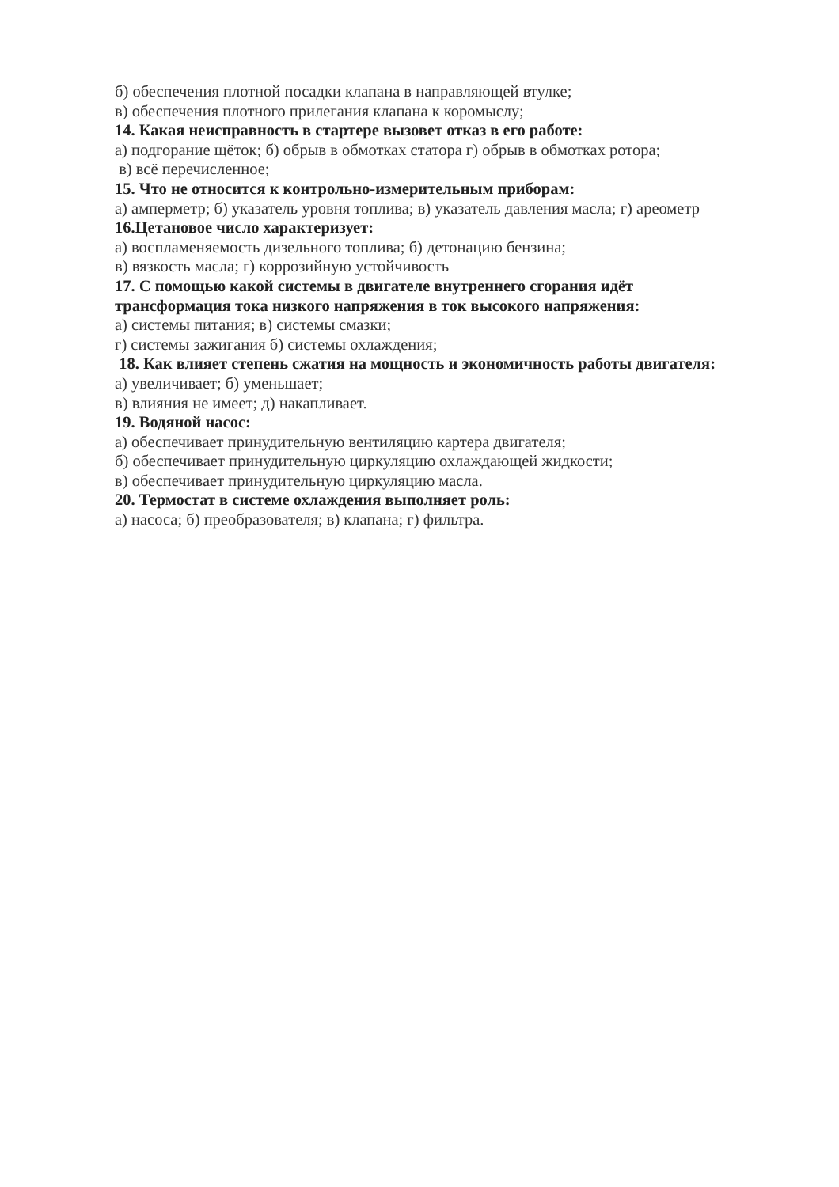б) обеспечения плотной посадки клапана в направляющей втулке;
в) обеспечения плотного прилегания клапана к коромыслу;
14. Какая неисправность в стартере вызовет отказ в его работе:
а) подгорание щёток; б) обрыв в обмотках статора г) обрыв в обмотках ротора;
в) всё перечисленное;
15. Что не относится к контрольно-измерительным приборам:
а) амперметр; б) указатель уровня топлива; в) указатель давления масла; г) ареометр
16.Цетановое число характеризует:
а) воспламеняемость дизельного топлива; б) детонацию бензина;
в) вязкость масла; г) коррозийную устойчивость
17. С помощью какой системы в двигателе внутреннего сгорания идёт
трансформация тока низкого напряжения в ток высокого напряжения:
а) системы питания; в) системы смазки;
г) системы зажигания б) системы охлаждения;
18. Как влияет степень сжатия на мощность и экономичность работы двигателя:
а) увеличивает; б) уменьшает;
в) влияния не имеет; д) накапливает.
19. Водяной насос:
а) обеспечивает принудительную вентиляцию картера двигателя;
б) обеспечивает принудительную циркуляцию охлаждающей жидкости;
в) обеспечивает принудительную циркуляцию масла.
20. Термостат в системе охлаждения выполняет роль:
а) насоса; б) преобразователя; в) клапана; г) фильтра.